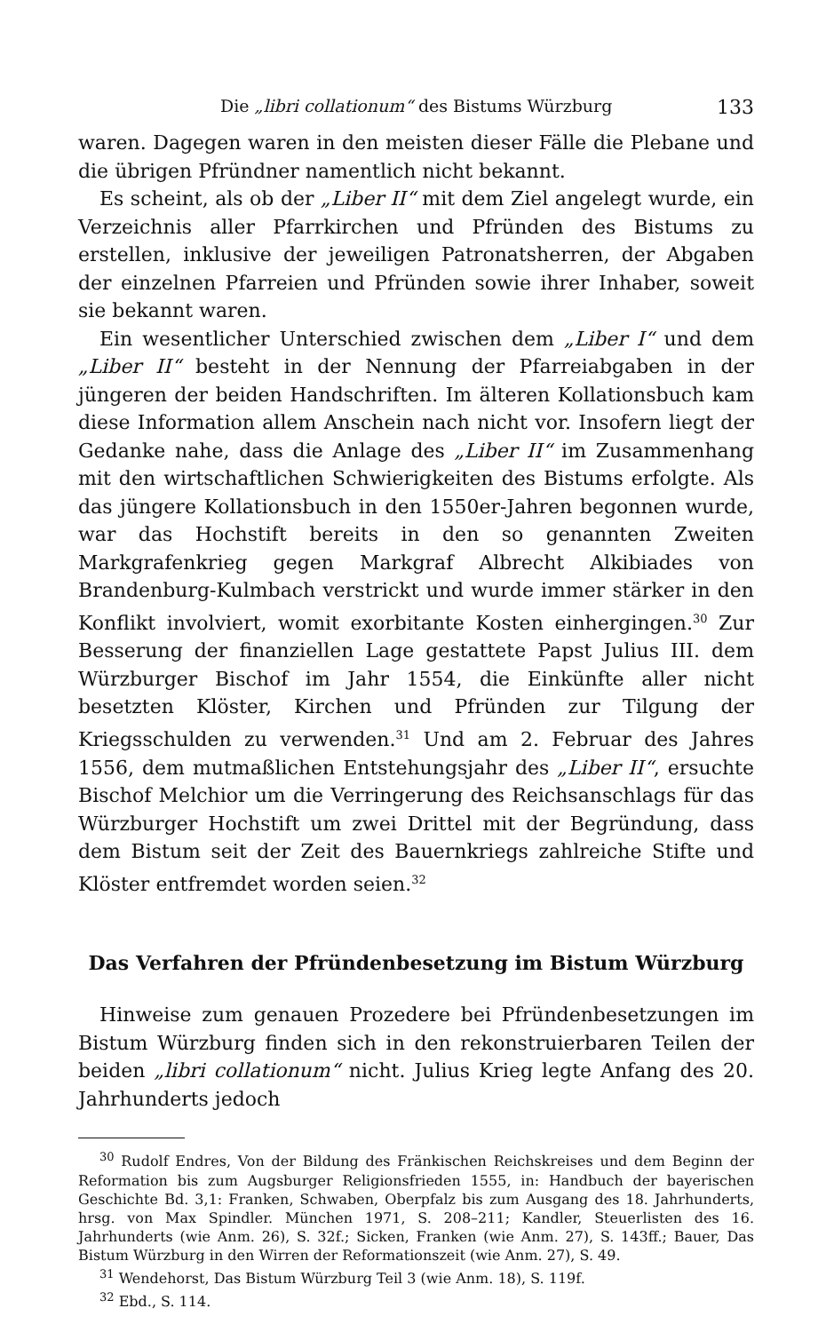Die „libri collationum“ des Bistums Würzburg 133
waren. Dagegen waren in den meisten dieser Fälle die Plebane und die übrigen Pfründner namentlich nicht bekannt.
Es scheint, als ob der „Liber II“ mit dem Ziel angelegt wurde, ein Verzeichnis aller Pfarrkirchen und Pfründen des Bistums zu erstellen, inklusive der jeweiligen Patronatsherren, der Abgaben der einzelnen Pfarreien und Pfründen sowie ihrer Inhaber, soweit sie bekannt waren.
Ein wesentlicher Unterschied zwischen dem „Liber I“ und dem „Liber II“ besteht in der Nennung der Pfarreiabgaben in der jüngeren der beiden Handschriften. Im älteren Kollationsbuch kam diese Information allem Anschein nach nicht vor. Insofern liegt der Gedanke nahe, dass die Anlage des „Liber II“ im Zusammenhang mit den wirtschaftlichen Schwierigkeiten des Bistums erfolgte. Als das jüngere Kollationsbuch in den 1550er-Jahren begonnen wurde, war das Hochstift bereits in den so genannten Zweiten Markgrafenkrieg gegen Markgraf Albrecht Alkibiades von Brandenburg-Kulmbach verstrickt und wurde immer stärker in den Konflikt involviert, womit exorbitante Kosten einhergingen.<sup>30</sup> Zur Besserung der finanziellen Lage gestattete Papst Julius III. dem Würzburger Bischof im Jahr 1554, die Einkünfte aller nicht besetzten Klöster, Kirchen und Pfründen zur Tilgung der Kriegsschulden zu verwenden.<sup>31</sup> Und am 2. Februar des Jahres 1556, dem mutmaßlichen Entstehungsjahr des „Liber II“, ersuchte Bischof Melchior um die Verringerung des Reichsanschlags für das Würzburger Hochstift um zwei Drittel mit der Begründung, dass dem Bistum seit der Zeit des Bauernkriegs zahlreiche Stifte und Klöster entfremdet worden seien.<sup>32</sup>
Das Verfahren der Pfründenbesetzung im Bistum Würzburg
Hinweise zum genauen Prozedere bei Pfründenbesetzungen im Bistum Würzburg finden sich in den rekonstruierbaren Teilen der beiden „libri collationum“ nicht. Julius Krieg legte Anfang des 20. Jahrhunderts jedoch
<sup>30</sup> Rudolf Endres, Von der Bildung des Fränkischen Reichskreises und dem Beginn der Reformation bis zum Augsburger Religionsfrieden 1555, in: Handbuch der bayerischen Geschichte Bd. 3,1: Franken, Schwaben, Oberpfalz bis zum Ausgang des 18. Jahrhunderts, hrsg. von Max Spindler. München 1971, S. 208–211; Kandler, Steuerlisten des 16. Jahrhunderts (wie Anm. 26), S. 32f.; Sicken, Franken (wie Anm. 27), S. 143ff.; Bauer, Das Bistum Würzburg in den Wirren der Reformationszeit (wie Anm. 27), S. 49.
<sup>31</sup> Wendehorst, Das Bistum Würzburg Teil 3 (wie Anm. 18), S. 119f.
<sup>32</sup> Ebd., S. 114.